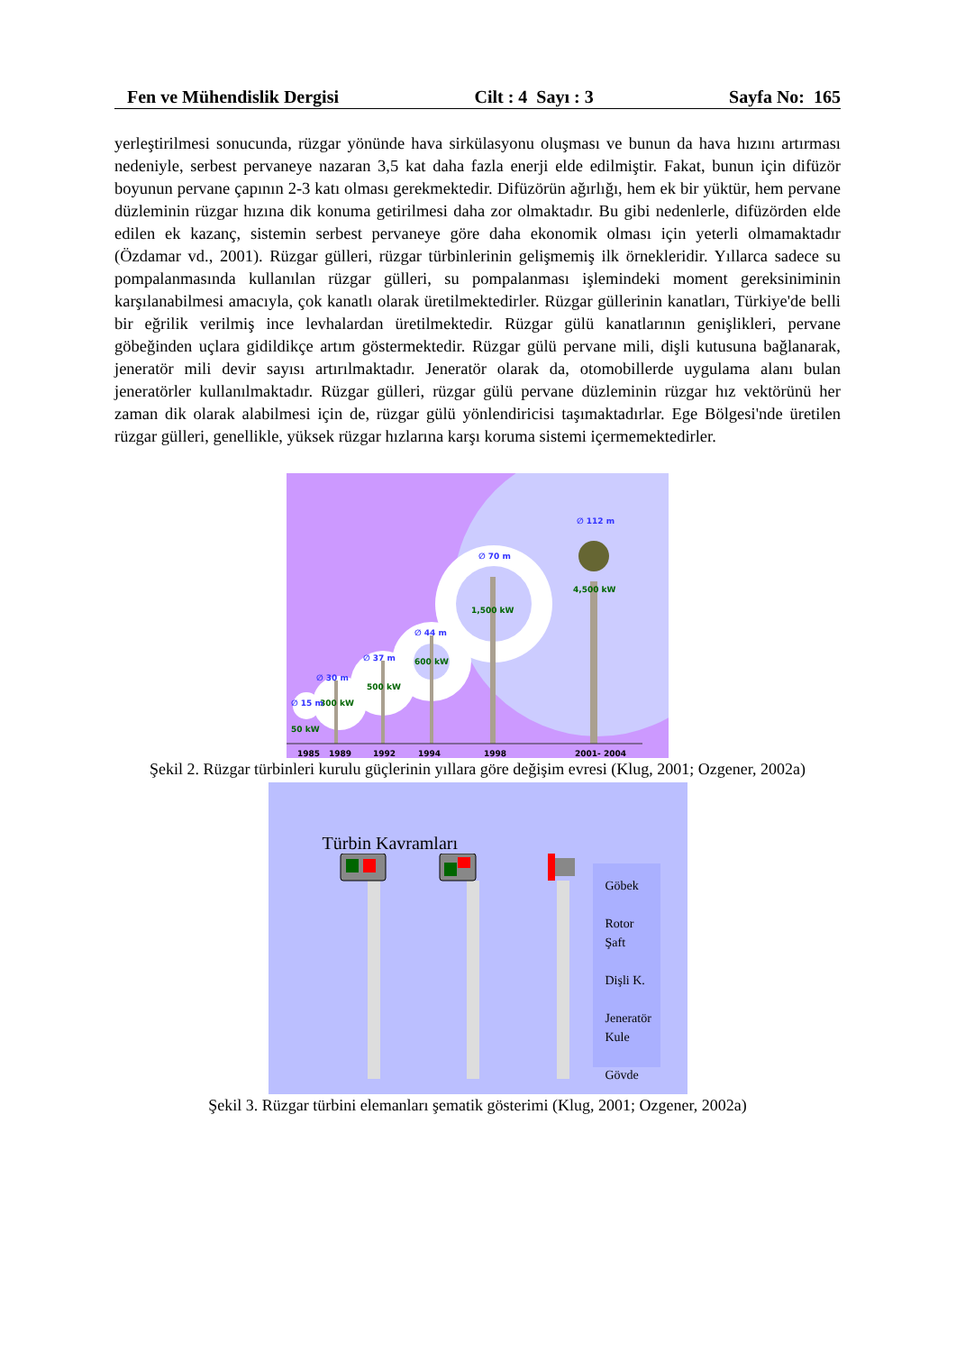Fen ve Mühendislik Dergisi Cilt : 4 Sayı : 3 Sayfa No: 165
yerleştirilmesi sonucunda, rüzgar yönünde hava sirkülasyonu oluşması ve bunun da hava hızını artırması nedeniyle, serbest pervaneye nazaran 3,5 kat daha fazla enerji elde edilmiştir. Fakat, bunun için difüzör boyunun pervane çapının 2-3 katı olması gerekmektedir. Difüzörün ağırlığı, hem ek bir yüktür, hem pervane düzleminin rüzgar hızına dik konuma getirilmesi daha zor olmaktadır. Bu gibi nedenlerle, difüzörden elde edilen ek kazanç, sistemin serbest pervaneye göre daha ekonomik olması için yeterli olmamaktadır (Özdamar vd., 2001). Rüzgar gülleri, rüzgar türbinlerinin gelişmemiş ilk örnekleridir. Yıllarca sadece su pompalanmasında kullanılan rüzgar gülleri, su pompalanması işlemindeki moment gereksiniminin karşılanabilmesi amacıyla, çok kanatlı olarak üretilmektedirler. Rüzgar güllerinin kanatları, Türkiye'de belli bir eğrilik verilmiş ince levhalardan üretilmektedir. Rüzgar gülü kanatlarının genişlikleri, pervane göbeğinden uçlara gidildikçe artım göstermektedir. Rüzgar gülü pervane mili, dişli kutusuna bağlanarak, jeneratör mili devir sayısı artırılmaktadır. Jeneratör olarak da, otomobillerde uygulama alanı bulan jeneratörler kullanılmaktadır. Rüzgar gülleri, rüzgar gülü pervane düzleminin rüzgar hız vektörünü her zaman dik olarak alabilmesi için de, rüzgar gülü yönlendiricisi taşımaktadırlar. Ege Bölgesi'nde üretilen rüzgar gülleri, genellikle, yüksek rüzgar hızlarına karşı koruma sistemi içermemektedirler.
∅ 112 m
4,500 kW
∅ 70 m
1,500 kW
∅ 44 m
600 kW
∅ 37 m
500 kW
∅ 30 m
300 kW
∅ 15 m
50 kW
1985
1989
1992
1994
1998
2001- 2004
Şekil 2. Rüzgar türbinleri kurulu güçlerinin yıllara göre değişim evresi (Klug, 2001; Ozgener, 2002a)
Türbin Kavramları
Göbek
Rotor
Şaft
Dişli K.
Jeneratör
Kule
Gövde
Şekil 3. Rüzgar türbini elemanları şematik gösterimi (Klug, 2001; Ozgener, 2002a)